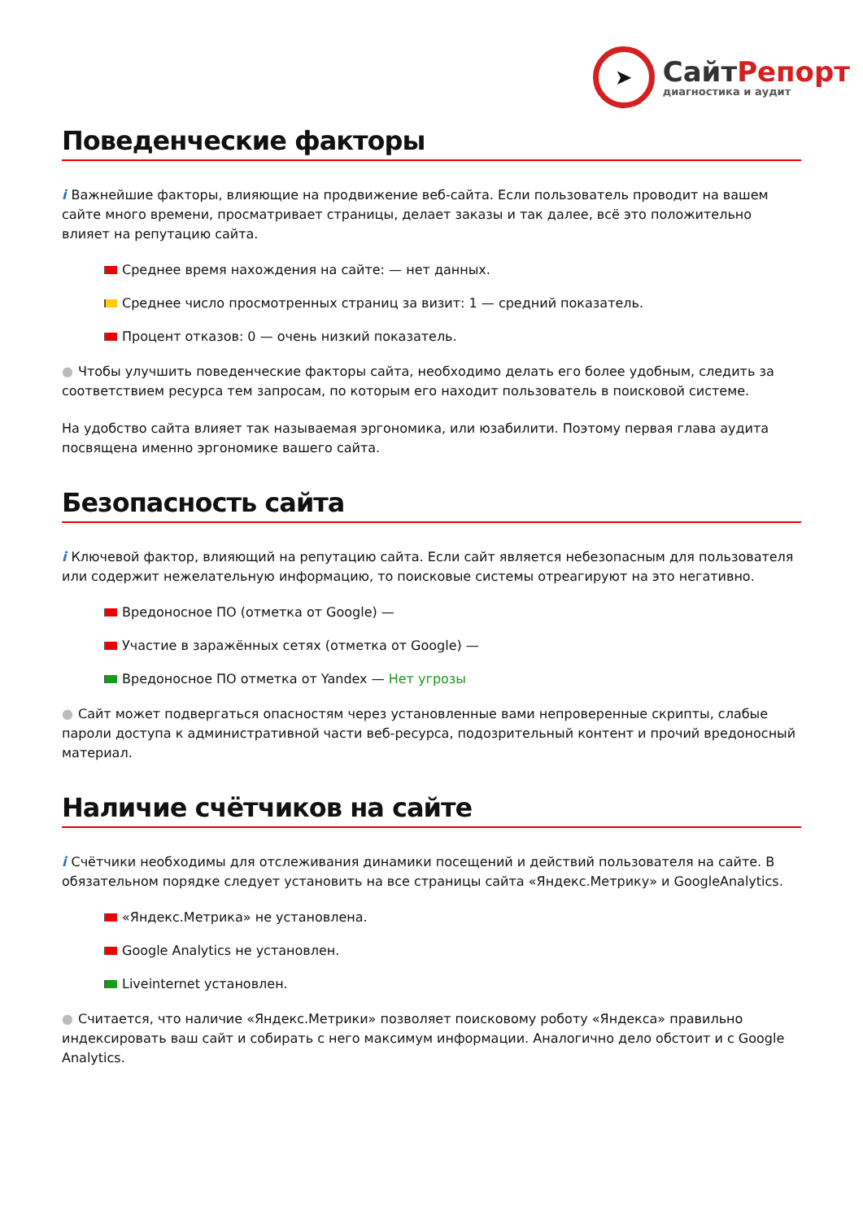➤
СайтРепорт
диагностика и аудит
Поведенческие факторы
i Важнейшие факторы, влияющие на продвижение веб-сайта. Если пользователь проводит на вашем сайте много времени, просматривает страницы, делает заказы и так далее, всё это положительно влияет на репутацию сайта.
Среднее время нахождения на сайте: — нет данных.
Среднее число просмотренных страниц за визит: 1 — средний показатель.
Процент отказов: 0 — очень низкий показатель.
● Чтобы улучшить поведенческие факторы сайта, необходимо делать его более удобным, следить за соответствием ресурса тем запросам, по которым его находит пользователь в поисковой системе.
На удобство сайта влияет так называемая эргономика, или юзабилити. Поэтому первая глава аудита посвящена именно эргономике вашего сайта.
Безопасность сайта
i Ключевой фактор, влияющий на репутацию сайта. Если сайт является небезопасным для пользователя или содержит нежелательную информацию, то поисковые системы отреагируют на это негативно.
Вредоносное ПО (отметка от Google) —
Участие в заражённых сетях (отметка от Google) —
Вредоносное ПО отметка от Yandex — Нет угрозы
● Сайт может подвергаться опасностям через установленные вами непроверенные скрипты, слабые пароли доступа к административной части веб-ресурса, подозрительный контент и прочий вредоносный материал.
Наличие счётчиков на сайте
i Счётчики необходимы для отслеживания динамики посещений и действий пользователя на сайте. В обязательном порядке следует установить на все страницы сайта «Яндекс.Метрику» и GoogleAnalytics.
«Яндекс.Метрика» не установлена.
Google Analytics не установлен.
Liveinternet установлен.
● Считается, что наличие «Яндекс.Метрики» позволяет поисковому роботу «Яндекса» правильно индексировать ваш сайт и собирать с него максимум информации. Аналогично дело обстоит и с Google Analytics.